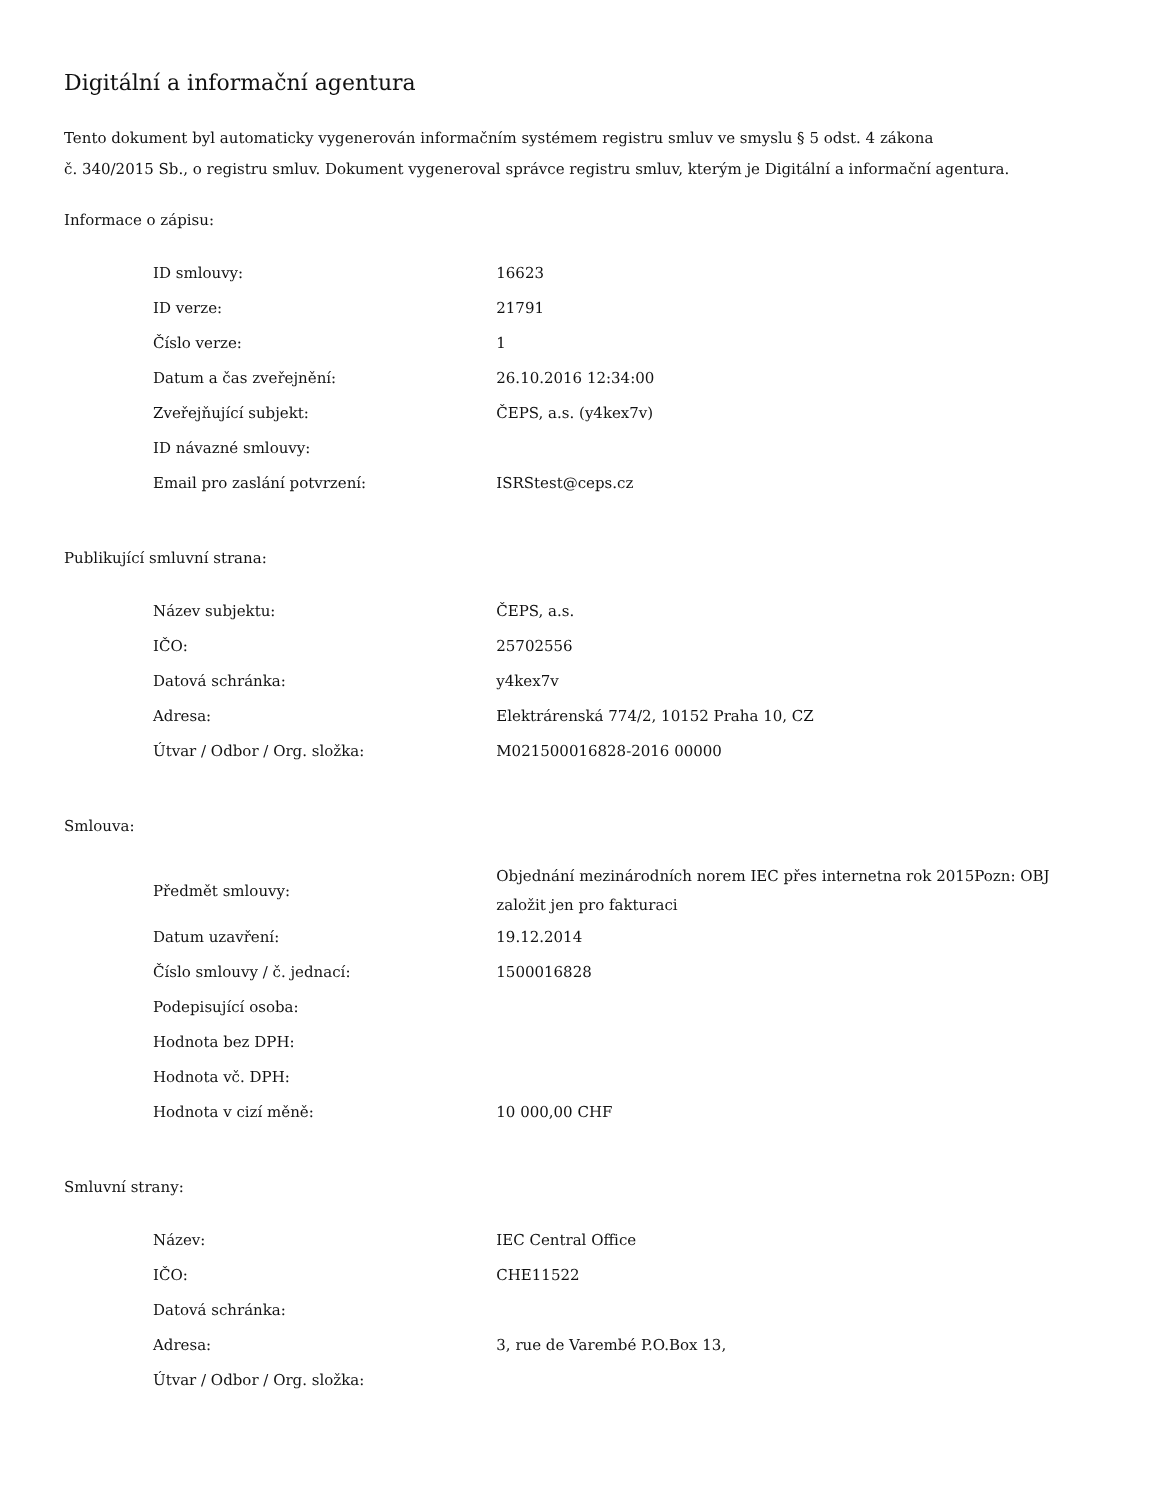Digitální a informační agentura
Tento dokument byl automaticky vygenerován informačním systémem registru smluv ve smyslu § 5 odst. 4 zákona
č. 340/2015 Sb., o registru smluv. Dokument vygeneroval správce registru smluv, kterým je Digitální a informační agentura.
Informace o zápisu:
| ID smlouvy: | 16623 |
| ID verze: | 21791 |
| Číslo verze: | 1 |
| Datum a čas zveřejnění: | 26.10.2016 12:34:00 |
| Zveřejňující subjekt: | ČEPS, a.s. (y4kex7v) |
| ID návazné smlouvy: | |
| Email pro zaslání potvrzení: | ISRStest@ceps.cz |
Publikující smluvní strana:
| Název subjektu: | ČEPS, a.s. |
| IČO: | 25702556 |
| Datová schránka: | y4kex7v |
| Adresa: | Elektrárenská 774/2, 10152 Praha 10, CZ |
| Útvar / Odbor / Org. složka: | M021500016828-2016 00000 |
Smlouva:
| Předmět smlouvy: | Objednání mezinárodních norem IEC přes internetna rok 2015Pozn: OBJ založit jen pro fakturaci |
| Datum uzavření: | 19.12.2014 |
| Číslo smlouvy / č. jednací: | 1500016828 |
| Podepisující osoba: | |
| Hodnota bez DPH: | |
| Hodnota vč. DPH: | |
| Hodnota v cizí měně: | 10 000,00 CHF |
Smluvní strany:
| Název: | IEC Central Office |
| IČO: | CHE11522 |
| Datová schránka: | |
| Adresa: | 3, rue de Varembé P.O.Box 13, |
| Útvar / Odbor / Org. složka: | |